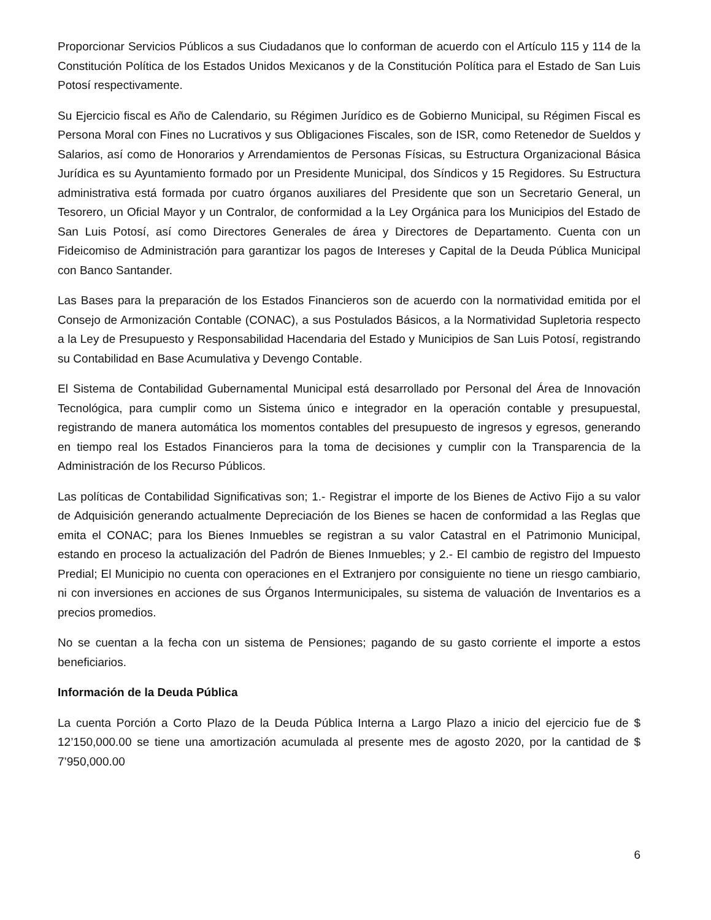Proporcionar Servicios Públicos a sus Ciudadanos que lo conforman de acuerdo con el Artículo 115 y 114 de la Constitución Política de los Estados Unidos Mexicanos y de la Constitución Política para el Estado de San Luis Potosí respectivamente.
Su Ejercicio fiscal es Año de Calendario, su Régimen Jurídico es de Gobierno Municipal, su Régimen Fiscal es Persona Moral con Fines no Lucrativos y sus Obligaciones Fiscales, son de ISR, como Retenedor de Sueldos y Salarios, así como de Honorarios y Arrendamientos de Personas Físicas, su Estructura Organizacional Básica Jurídica es su Ayuntamiento formado por un Presidente Municipal, dos Síndicos y 15 Regidores. Su Estructura administrativa está formada por cuatro órganos auxiliares del Presidente que son un Secretario General, un Tesorero, un Oficial Mayor y un Contralor, de conformidad a la Ley Orgánica para los Municipios del Estado de San Luis Potosí, así como Directores Generales de área y Directores de Departamento. Cuenta con un Fideicomiso de Administración para garantizar los pagos de Intereses y Capital de la Deuda Pública Municipal con Banco Santander.
Las Bases para la preparación de los Estados Financieros son de acuerdo con la normatividad emitida por el Consejo de Armonización Contable (CONAC), a sus Postulados Básicos, a la Normatividad Supletoria respecto a la Ley de Presupuesto y Responsabilidad Hacendaria del Estado y Municipios de San Luis Potosí, registrando su Contabilidad en Base Acumulativa y Devengo Contable.
El Sistema de Contabilidad Gubernamental Municipal está desarrollado por Personal del Área de Innovación Tecnológica, para cumplir como un Sistema único e integrador en la operación contable y presupuestal, registrando de manera automática los momentos contables del presupuesto de ingresos y egresos, generando en tiempo real los Estados Financieros para la toma de decisiones y cumplir con la Transparencia de la Administración de los Recurso Públicos.
Las políticas de Contabilidad Significativas son; 1.- Registrar el importe de los Bienes de Activo Fijo a su valor de Adquisición generando actualmente Depreciación de los Bienes se hacen de conformidad a las Reglas que emita el CONAC; para los Bienes Inmuebles se registran a su valor Catastral en el Patrimonio Municipal, estando en proceso la actualización del Padrón de Bienes Inmuebles; y 2.- El cambio de registro del Impuesto Predial; El Municipio no cuenta con operaciones en el Extranjero por consiguiente no tiene un riesgo cambiario, ni con inversiones en acciones de sus Órganos Intermunicipales, su sistema de valuación de Inventarios es a precios promedios.
No se cuentan a la fecha con un sistema de Pensiones; pagando de su gasto corriente el importe a estos beneficiarios.
Información de la Deuda Pública
La cuenta Porción a Corto Plazo de la Deuda Pública Interna a Largo Plazo a inicio del ejercicio fue de $ 12’150,000.00 se tiene una amortización acumulada al presente mes de agosto 2020, por la cantidad de $ 7’950,000.00
6